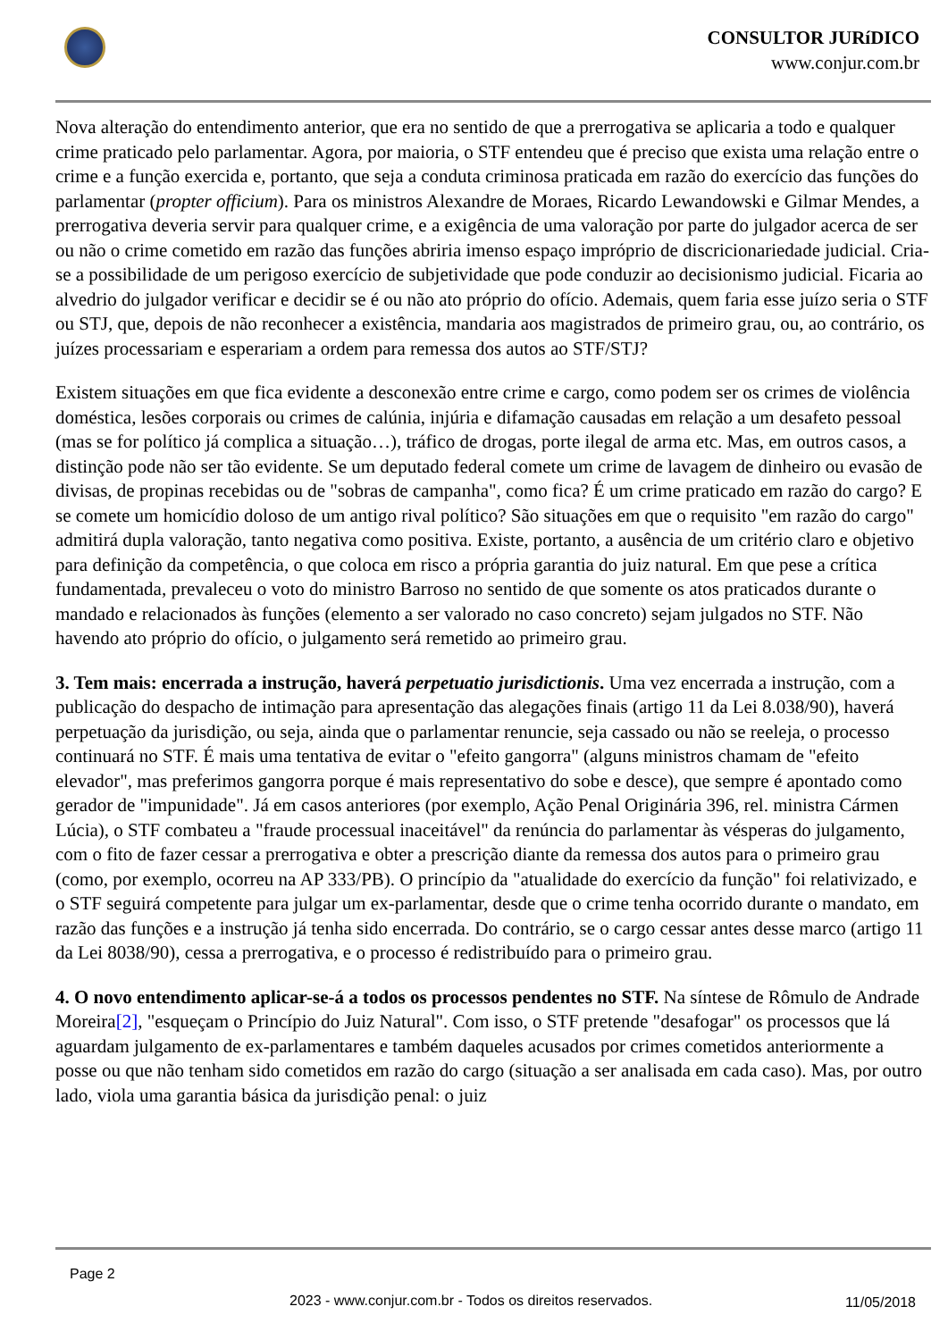CONSULTOR JURíDICO
www.conjur.com.br
Nova alteração do entendimento anterior, que era no sentido de que a prerrogativa se aplicaria a todo e qualquer crime praticado pelo parlamentar. Agora, por maioria, o STF entendeu que é preciso que exista uma relação entre o crime e a função exercida e, portanto, que seja a conduta criminosa praticada em razão do exercício das funções do parlamentar (propter officium). Para os ministros Alexandre de Moraes, Ricardo Lewandowski e Gilmar Mendes, a prerrogativa deveria servir para qualquer crime, e a exigência de uma valoração por parte do julgador acerca de ser ou não o crime cometido em razão das funções abriria imenso espaço impróprio de discricionariedade judicial. Cria-se a possibilidade de um perigoso exercício de subjetividade que pode conduzir ao decisionismo judicial. Ficaria ao alvedrio do julgador verificar e decidir se é ou não ato próprio do ofício. Ademais, quem faria esse juízo seria o STF ou STJ, que, depois de não reconhecer a existência, mandaria aos magistrados de primeiro grau, ou, ao contrário, os juízes processariam e esperariam a ordem para remessa dos autos ao STF/STJ?
Existem situações em que fica evidente a desconexão entre crime e cargo, como podem ser os crimes de violência doméstica, lesões corporais ou crimes de calúnia, injúria e difamação causadas em relação a um desafeto pessoal (mas se for político já complica a situação…), tráfico de drogas, porte ilegal de arma etc. Mas, em outros casos, a distinção pode não ser tão evidente. Se um deputado federal comete um crime de lavagem de dinheiro ou evasão de divisas, de propinas recebidas ou de "sobras de campanha", como fica? É um crime praticado em razão do cargo? E se comete um homicídio doloso de um antigo rival político? São situações em que o requisito "em razão do cargo" admitirá dupla valoração, tanto negativa como positiva. Existe, portanto, a ausência de um critério claro e objetivo para definição da competência, o que coloca em risco a própria garantia do juiz natural. Em que pese a crítica fundamentada, prevaleceu o voto do ministro Barroso no sentido de que somente os atos praticados durante o mandado e relacionados às funções (elemento a ser valorado no caso concreto) sejam julgados no STF. Não havendo ato próprio do ofício, o julgamento será remetido ao primeiro grau.
3. Tem mais: encerrada a instrução, haverá perpetuatio jurisdictionis. Uma vez encerrada a instrução, com a publicação do despacho de intimação para apresentação das alegações finais (artigo 11 da Lei 8.038/90), haverá perpetuação da jurisdição, ou seja, ainda que o parlamentar renuncie, seja cassado ou não se reeleja, o processo continuará no STF. É mais uma tentativa de evitar o "efeito gangorra" (alguns ministros chamam de "efeito elevador", mas preferimos gangorra porque é mais representativo do sobe e desce), que sempre é apontado como gerador de "impunidade". Já em casos anteriores (por exemplo, Ação Penal Originária 396, rel. ministra Cármen Lúcia), o STF combateu a "fraude processual inaceitável" da renúncia do parlamentar às vésperas do julgamento, com o fito de fazer cessar a prerrogativa e obter a prescrição diante da remessa dos autos para o primeiro grau (como, por exemplo, ocorreu na AP 333/PB). O princípio da "atualidade do exercício da função" foi relativizado, e o STF seguirá competente para julgar um ex-parlamentar, desde que o crime tenha ocorrido durante o mandato, em razão das funções e a instrução já tenha sido encerrada. Do contrário, se o cargo cessar antes desse marco (artigo 11 da Lei 8038/90), cessa a prerrogativa, e o processo é redistribuído para o primeiro grau.
4. O novo entendimento aplicar-se-á a todos os processos pendentes no STF. Na síntese de Rômulo de Andrade Moreira[2], "esqueçam o Princípio do Juiz Natural". Com isso, o STF pretende "desafogar" os processos que lá aguardam julgamento de ex-parlamentares e também daqueles acusados por crimes cometidos anteriormente a posse ou que não tenham sido cometidos em razão do cargo (situação a ser analisada em cada caso). Mas, por outro lado, viola uma garantia básica da jurisdição penal: o juiz
Page 2
2023 - www.conjur.com.br - Todos os direitos reservados.
11/05/2018